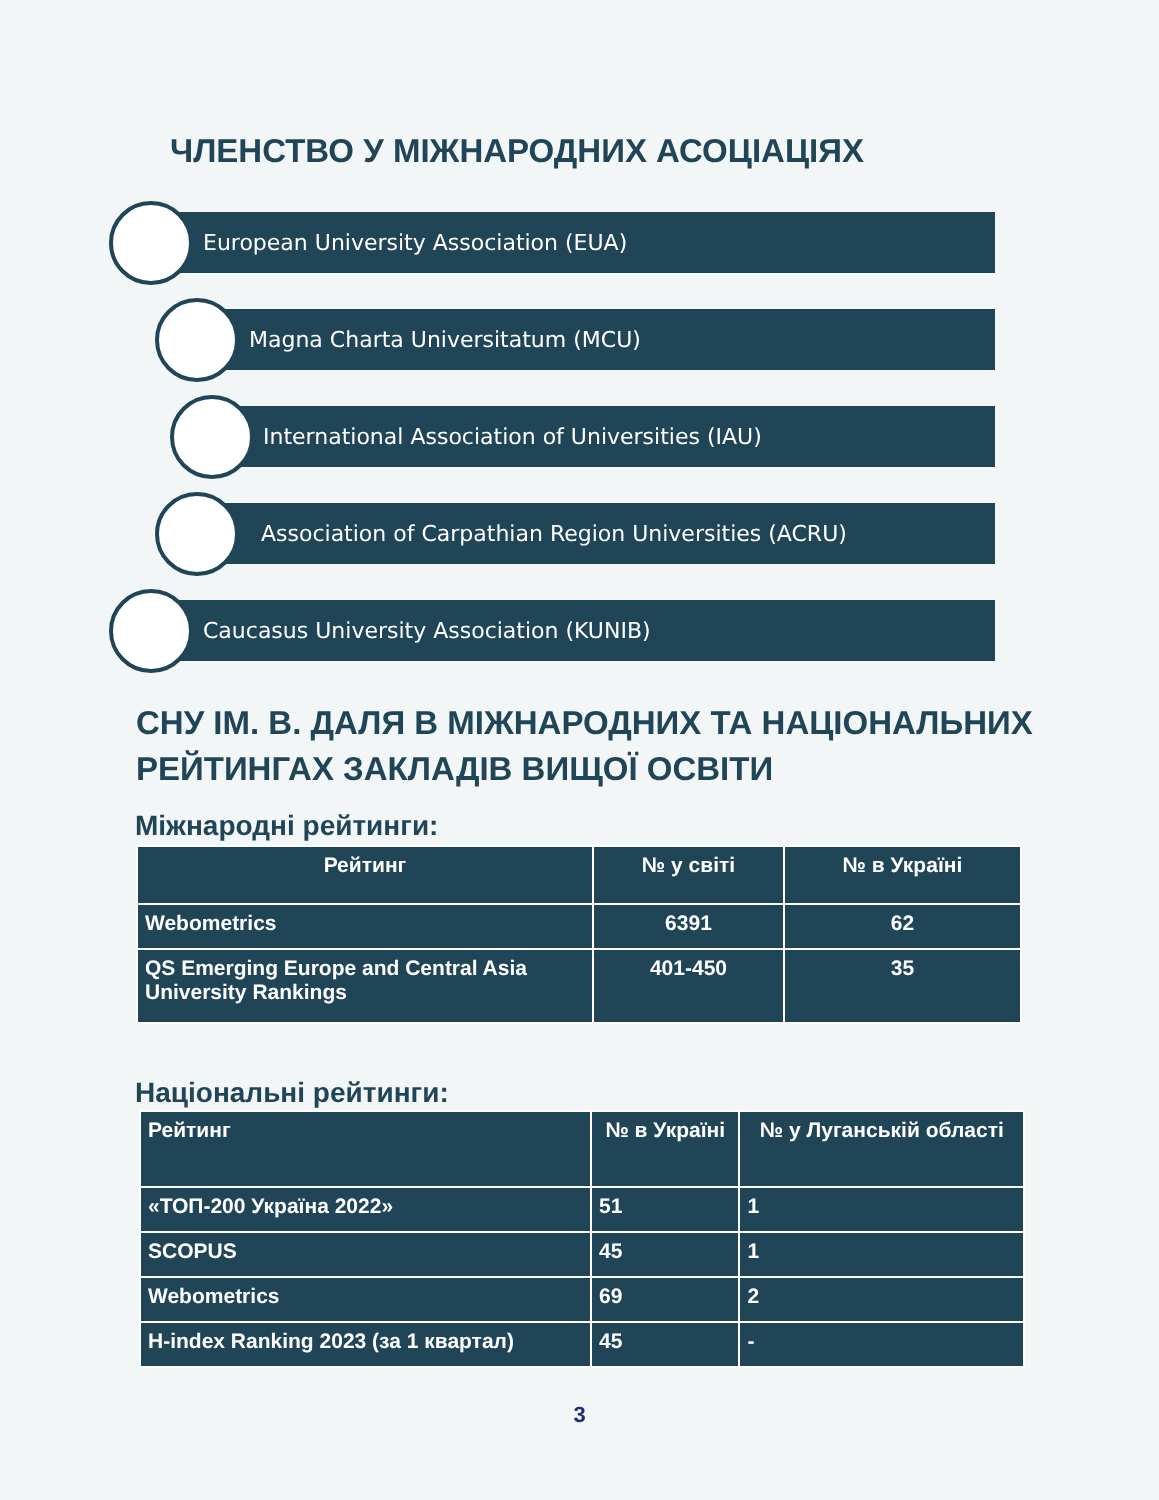ЧЛЕНСТВО У МІЖНАРОДНИХ АСОЦІАЦІЯХ
European University Association (EUA)
Magna Charta Universitatum (MCU)
International Association of Universities (IAU)
Association of Carpathian Region Universities (ACRU)
Caucasus University Association (KUNIB)
СНУ ІМ. В. ДАЛЯ В МІЖНАРОДНИХ ТА НАЦІОНАЛЬНИХ
РЕЙТИНГАХ ЗАКЛАДІВ ВИЩОЇ ОСВІТИ
Міжнародні рейтинги:
| Рейтинг | № у світі | № в Україні |
| --- | --- | --- |
| Webometrics | 6391 | 62 |
| QS Emerging Europe and Central Asia University Rankings | 401-450 | 35 |
Національні рейтинги:
| Рейтинг | № в Україні | № у Луганській області |
| --- | --- | --- |
| «ТОП-200 Україна 2022» | 51 | 1 |
| SCOPUS | 45 | 1 |
| Webometrics | 69 | 2 |
| H-index Ranking 2023 (за 1 квартал) | 45 | - |
3